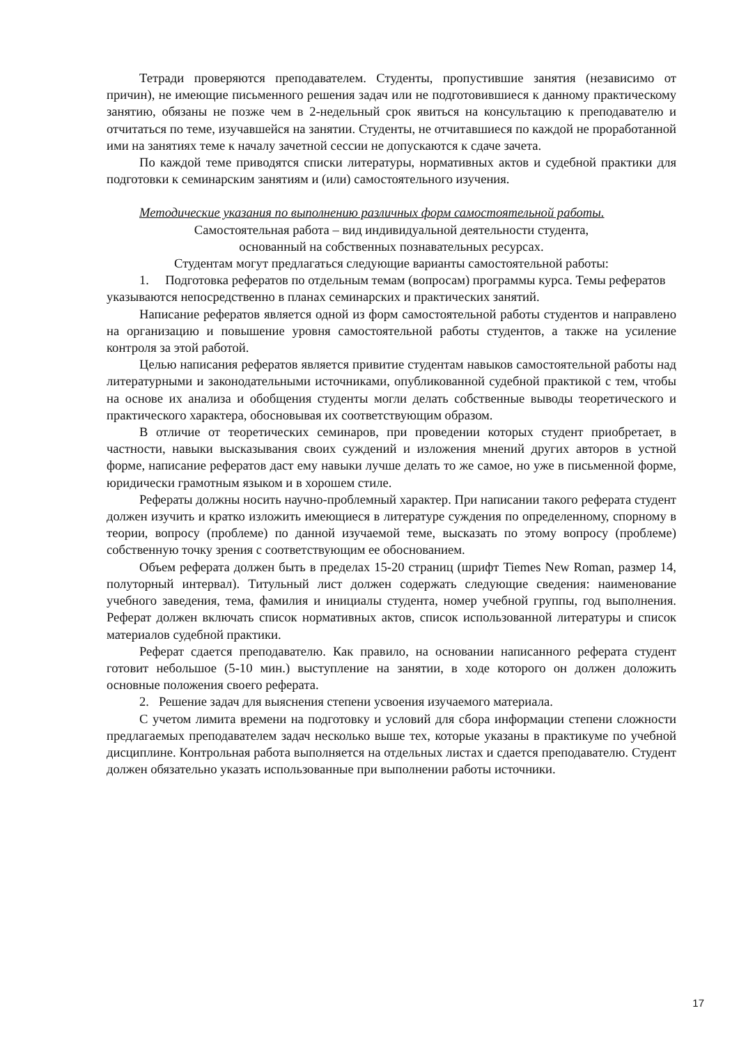Тетради проверяются преподавателем. Студенты, пропустившие занятия (независимо от причин), не имеющие письменного решения задач или не подготовившиеся к данному практическому занятию, обязаны не позже чем в 2-недельный срок явиться на консультацию к преподавателю и отчитаться по теме, изучавшейся на занятии. Студенты, не отчитавшиеся по каждой не проработанной ими на занятиях теме к началу зачетной сессии не допускаются к сдаче зачета.
По каждой теме приводятся списки литературы, нормативных актов и судебной практики для подготовки к семинарским занятиям и (или) самостоятельного изучения.
Методические указания по выполнению различных форм самостоятельной работы.
Самостоятельная работа – вид индивидуальной деятельности студента,
основанный на собственных познавательных ресурсах.
Студентам могут предлагаться следующие варианты самостоятельной работы:
1. Подготовка рефератов по отдельным темам (вопросам) программы курса. Темы рефератов указываются непосредственно в планах семинарских и практических занятий.
Написание рефератов является одной из форм самостоятельной работы студентов и направлено на организацию и повышение уровня самостоятельной работы студентов, а также на усиление контроля за этой работой.
Целью написания рефератов является привитие студентам навыков самостоятельной работы над литературными и законодательными источниками, опубликованной судебной практикой с тем, чтобы на основе их анализа и обобщения студенты могли делать собственные выводы теоретического и практического характера, обосновывая их соответствующим образом.
В отличие от теоретических семинаров, при проведении которых студент приобретает, в частности, навыки высказывания своих суждений и изложения мнений других авторов в устной форме, написание рефератов даст ему навыки лучше делать то же самое, но уже в письменной форме, юридически грамотным языком и в хорошем стиле.
Рефераты должны носить научно-проблемный характер. При написании такого реферата студент должен изучить и кратко изложить имеющиеся в литературе суждения по определенному, спорному в теории, вопросу (проблеме) по данной изучаемой теме, высказать по этому вопросу (проблеме) собственную точку зрения с соответствующим ее обоснованием.
Объем реферата должен быть в пределах 15-20 страниц (шрифт Tiemes New Roman, размер 14, полуторный интервал). Титульный лист должен содержать следующие сведения: наименование учебного заведения, тема, фамилия и инициалы студента, номер учебной группы, год выполнения. Реферат должен включать список нормативных актов, список использованной литературы и список материалов судебной практики.
Реферат сдается преподавателю. Как правило, на основании написанного реферата студент готовит небольшое (5-10 мин.) выступление на занятии, в ходе которого он должен доложить основные положения своего реферата.
2. Решение задач для выяснения степени усвоения изучаемого материала.
С учетом лимита времени на подготовку и условий для сбора информации степени сложности предлагаемых преподавателем задач несколько выше тех, которые указаны в практикуме по учебной дисциплине. Контрольная работа выполняется на отдельных листах и сдается преподавателю. Студент должен обязательно указать использованные при выполнении работы источники.
17